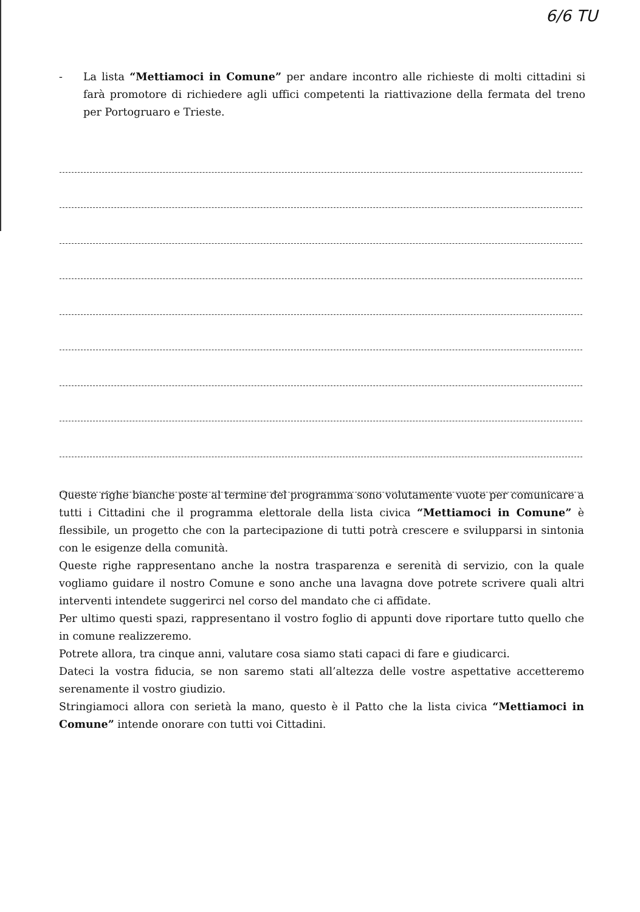6/6 TU
- La lista “Mettiamoci in Comune” per andare incontro alle richieste di molti cittadini si farà promotore di richiedere agli uffici competenti la riattivazione della fermata del treno per Portogruaro e Trieste.
Queste righe bianche poste al termine del programma sono volutamente vuote per comunicare a tutti i Cittadini che il programma elettorale della lista civica “Mettiamoci in Comune” è flessibile, un progetto che con la partecipazione di tutti potrà crescere e svilupparsi in sintonia con le esigenze della comunità.
Queste righe rappresentano anche la nostra trasparenza e serenità di servizio, con la quale vogliamo guidare il nostro Comune e sono anche una lavagna dove potrete scrivere quali altri interventi intendete suggerirci nel corso del mandato che ci affidate.
Per ultimo questi spazi, rappresentano il vostro foglio di appunti dove riportare tutto quello che in comune realizzeremo.
Potrete allora, tra cinque anni, valutare cosa siamo stati capaci di fare e giudicarci.
Dateci la vostra fiducia, se non saremo stati all’altezza delle vostre aspettative accetteremo serenamente il vostro giudizio.
Stringiamoci allora con serietà la mano, questo è il Patto che la lista civica “Mettiamoci in Comune” intende onorare con tutti voi Cittadini.